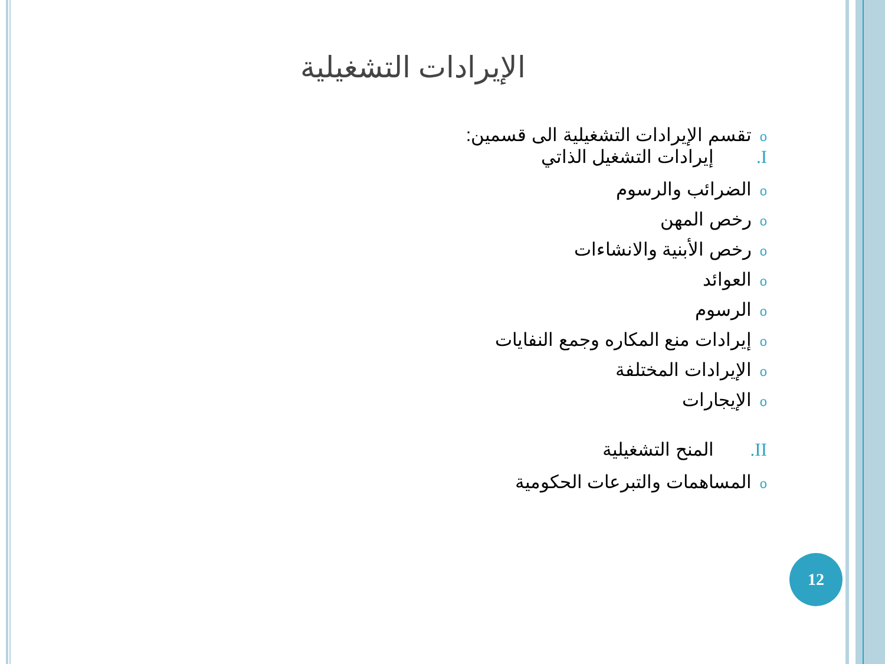الإيرادات التشغيلية
oتقسم الإيرادات التشغيلية الى قسمين:
I. إيرادات التشغيل الذاتي
oالضرائب والرسوم
oرخص المهن
oرخص الأبنية والانشاءات
oالعوائد
oالرسوم
oإيرادات منع المكاره وجمع النفايات
oالإيرادات المختلفة
oالإيجارات
II. المنح التشغيلية
oالمساهمات والتبرعات الحكومية
12